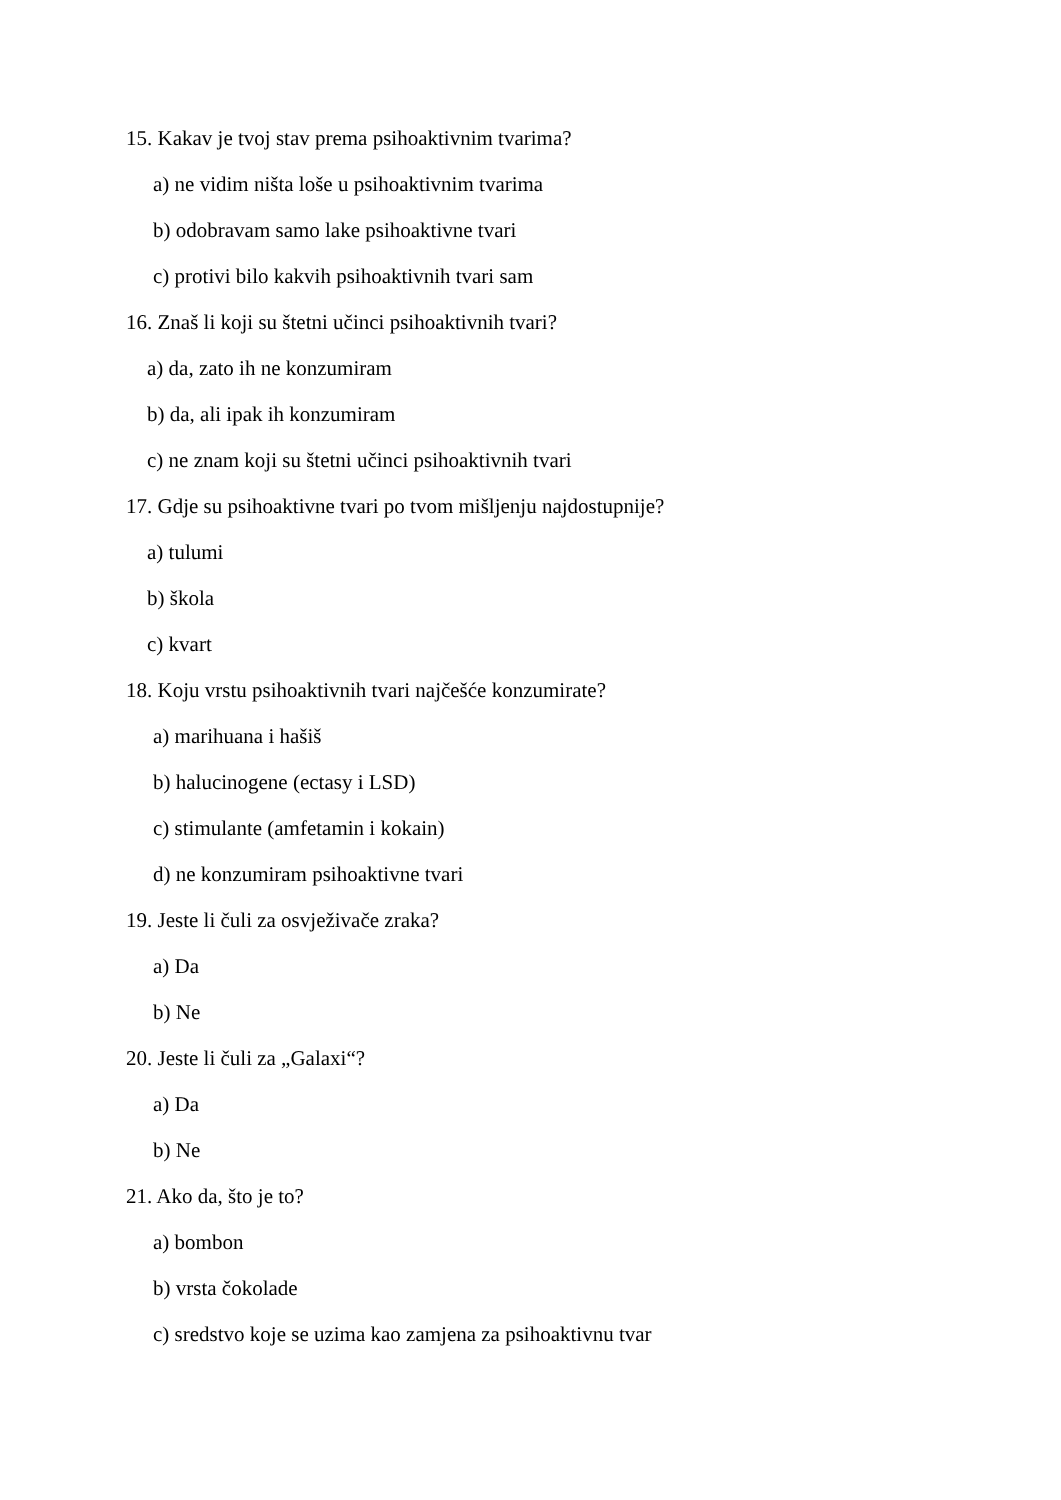15. Kakav je tvoj stav prema psihoaktivnim tvarima?
a) ne vidim ništa loše u psihoaktivnim tvarima
b) odobravam samo lake psihoaktivne tvari
c) protivi bilo kakvih psihoaktivnih tvari sam
16. Znaš li koji su štetni učinci psihoaktivnih tvari?
a) da, zato ih ne konzumiram
b) da, ali ipak ih konzumiram
c) ne znam koji su štetni učinci psihoaktivnih tvari
17. Gdje su psihoaktivne tvari po tvom mišljenju najdostupnije?
a) tulumi
b) škola
c) kvart
18. Koju vrstu psihoaktivnih tvari najčešće konzumirate?
a) marihuana i hašiš
b) halucinogene (ectasy i LSD)
c) stimulante (amfetamin i kokain)
d) ne konzumiram psihoaktivne tvari
19. Jeste li čuli za osvježivače zraka?
a) Da
b) Ne
20. Jeste li čuli za „Galaxi“?
a) Da
b) Ne
21. Ako da, što je to?
a) bombon
b) vrsta čokolade
c) sredstvo koje se uzima kao zamjena za psihoaktivnu tvar